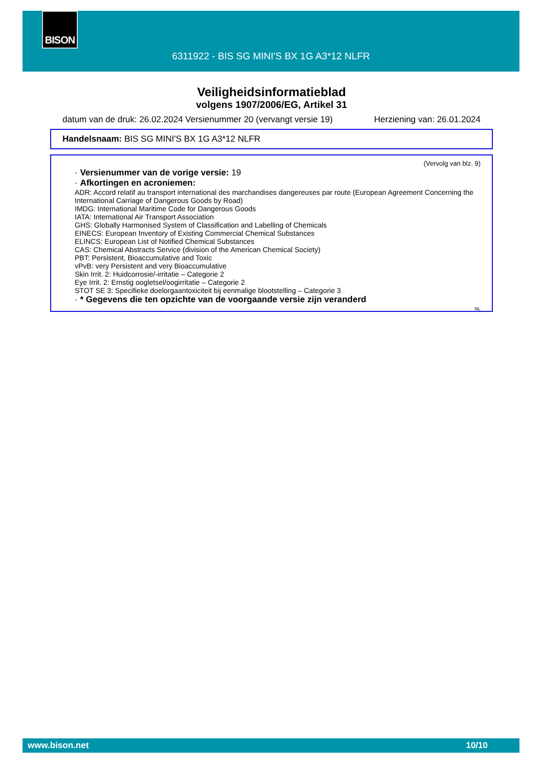BISON
6311922 - BIS SG MINI'S BX 1G A3*12 NLFR
Veiligheidsinformatieblad
volgens 1907/2006/EG, Artikel 31
datum van de druk: 26.02.2024 Versienummer 20 (vervangt versie 19) Herziening van: 26.01.2024
Handelsnaam: BIS SG MINI'S BX 1G A3*12 NLFR
(Vervolg van blz. 9)
· Versienummer van de vorige versie: 19
· Afkortingen en acroniemen:
ADR: Accord relatif au transport international des marchandises dangereuses par route (European Agreement Concerning the International Carriage of Dangerous Goods by Road)
IMDG: International Maritime Code for Dangerous Goods
IATA: International Air Transport Association
GHS: Globally Harmonised System of Classification and Labelling of Chemicals
EINECS: European Inventory of Existing Commercial Chemical Substances
ELINCS: European List of Notified Chemical Substances
CAS: Chemical Abstracts Service (division of the American Chemical Society)
PBT: Persistent, Bioaccumulative and Toxic
vPvB: very Persistent and very Bioaccumulative
Skin Irrit. 2: Huidcorrosie/-irritatie – Categorie 2
Eye Irrit. 2: Ernstig oogletsel/oogirritatie – Categorie 2
STOT SE 3: Specifieke doelorgaantoxiciteit bij eenmalige blootstelling – Categorie 3
· * Gegevens die ten opzichte van de voorgaande versie zijn veranderd
NL
www.bison.net 10/10